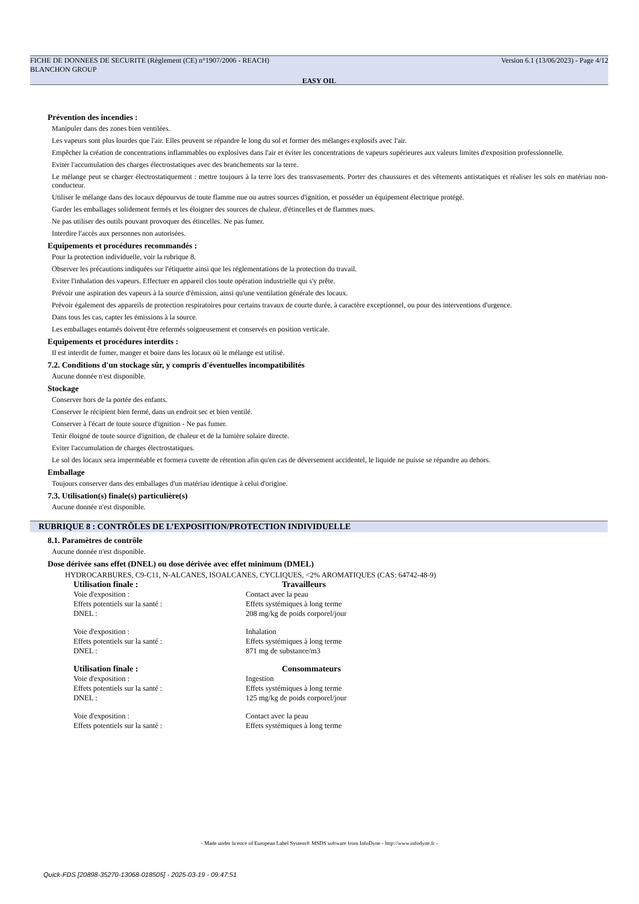FICHE DE DONNEES DE SECURITE (Règlement (CE) n°1907/2006 - REACH)
BLANCHON GROUP Version 6.1 (13/06/2023) - Page 4/12
EASY OIL
Prévention des incendies :
Manipuler dans des zones bien ventilées.
Les vapeurs sont plus lourdes que l'air. Elles peuvent se répandre le long du sol et former des mélanges explosifs avec l'air.
Empêcher la création de concentrations inflammables ou explosives dans l'air et éviter les concentrations de vapeurs supérieures aux valeurs limites d'exposition professionnelle.
Eviter l'accumulation des charges électrostatiques avec des branchements sur la terre.
Le mélange peut se charger électrostatiquement : mettre toujours à la terre lors des transvasements. Porter des chaussures et des vêtements antistatiques et réaliser les sols en matériau non-conducteur.
Utiliser le mélange dans des locaux dépourvus de toute flamme nue ou autres sources d'ignition, et posséder un équipement électrique protégé.
Garder les emballages solidement fermés et les éloigner des sources de chaleur, d'étincelles et de flammes nues.
Ne pas utiliser des outils pouvant provoquer des étincelles. Ne pas fumer.
Interdire l'accès aux personnes non autorisées.
Equipements et procédures recommandés :
Pour la protection individuelle, voir la rubrique 8.
Observer les précautions indiquées sur l'étiquette ainsi que les réglementations de la protection du travail.
Eviter l'inhalation des vapeurs. Effectuer en appareil clos toute opération industrielle qui s'y prête.
Prévoir une aspiration des vapeurs à la source d'émission, ainsi qu'une ventilation générale des locaux.
Prévoir également des appareils de protection respiratoires pour certains travaux de courte durée, à caractère exceptionnel, ou pour des interventions d'urgence.
Dans tous les cas, capter les émissions à la source.
Les emballages entamés doivent être refermés soigneusement et conservés en position verticale.
Equipements et procédures interdits :
Il est interdit de fumer, manger et boire dans les locaux où le mélange est utilisé.
7.2. Conditions d'un stockage sûr, y compris d'éventuelles incompatibilités
Aucune donnée n'est disponible.
Stockage
Conserver hors de la portée des enfants.
Conserver le récipient bien fermé, dans un endroit sec et bien ventilé.
Conserver à l'écart de toute source d'ignition - Ne pas fumer.
Tenir éloigné de toute source d'ignition, de chaleur et de la lumière solaire directe.
Eviter l'accumulation de charges électrostatiques.
Le sol des locaux sera imperméable et formera cuvette de rétention afin qu'en cas de déversement accidentel, le liquide ne puisse se répandre au dehors.
Emballage
Toujours conserver dans des emballages d'un matériau identique à celui d'origine.
7.3. Utilisation(s) finale(s) particulière(s)
Aucune donnée n'est disponible.
RUBRIQUE 8 : CONTRÔLES DE L’EXPOSITION/PROTECTION INDIVIDUELLE
8.1. Paramètres de contrôle
Aucune donnée n'est disponible.
Dose dérivée sans effet (DNEL) ou dose dérivée avec effet minimum (DMEL)
HYDROCARBURES, C9-C11, N-ALCANES, ISOALCANES, CYCLIQUES, <2% AROMATIQUES (CAS: 64742-48-9)
Utilisation finale : Travailleurs Voie d'exposition : Contact avec la peau Effets potentiels sur la santé : Effets systémiques à long terme DNEL : 208 mg/kg de poids corporel/jour
Voie d'exposition : Inhalation Effets potentiels sur la santé : Effets systémiques à long terme DNEL : 871 mg de substance/m3
Utilisation finale : Consommateurs Voie d'exposition : Ingestion Effets potentiels sur la santé : Effets systémiques à long terme DNEL : 125 mg/kg de poids corporel/jour
Voie d'exposition : Contact avec la peau Effets potentiels sur la santé : Effets systémiques à long terme
- Made under licence of European Label System® MSDS software from InfoDyne - http://www.infodyne.fr -
Quick-FDS [20898-35270-13068-018505] - 2025-03-19 - 09:47:51